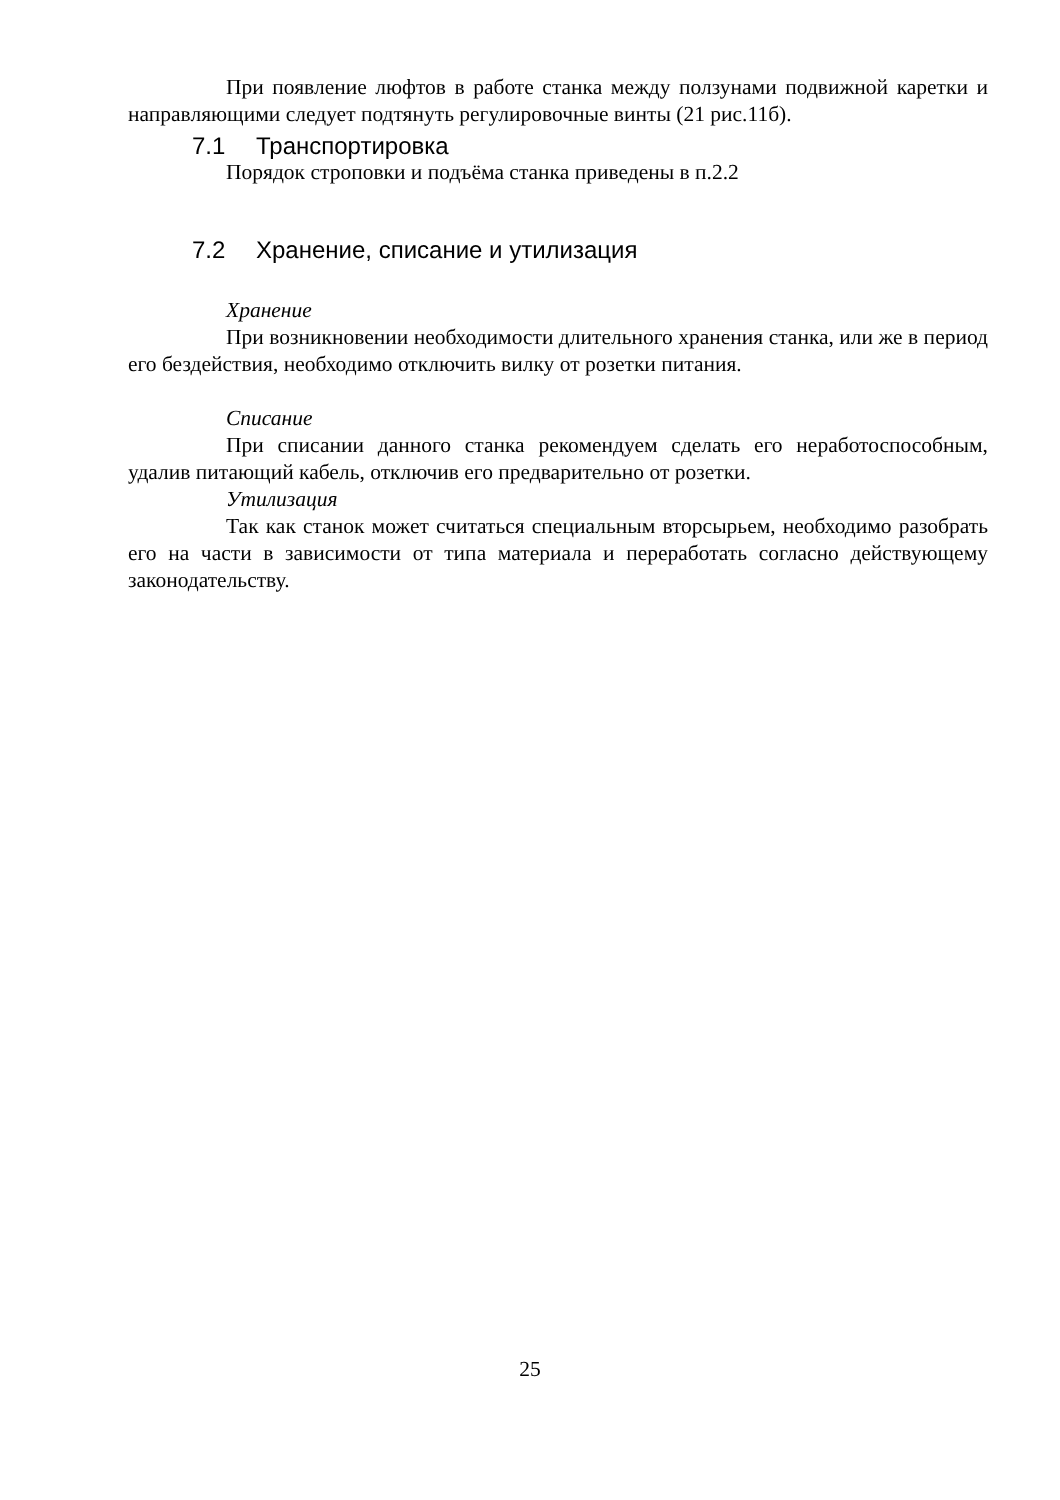При появление люфтов в работе станка между ползунами подвижной каретки и направляющими следует подтянуть регулировочные винты (21 рис.11б).
7.1 Транспортировка
Порядок строповки и подъёма станка приведены в п.2.2
7.2 Хранение, списание и утилизация
Хранение
При возникновении необходимости длительного хранения станка, или же в период его бездействия, необходимо отключить вилку от розетки питания.
Списание
При списании данного станка рекомендуем сделать его неработоспособным, удалив питающий кабель, отключив его предварительно от розетки.
Утилизация
Так как станок может считаться специальным вторсырьем, необходимо разобрать его на части в зависимости от типа материала и переработать согласно действующему законодательству.
25